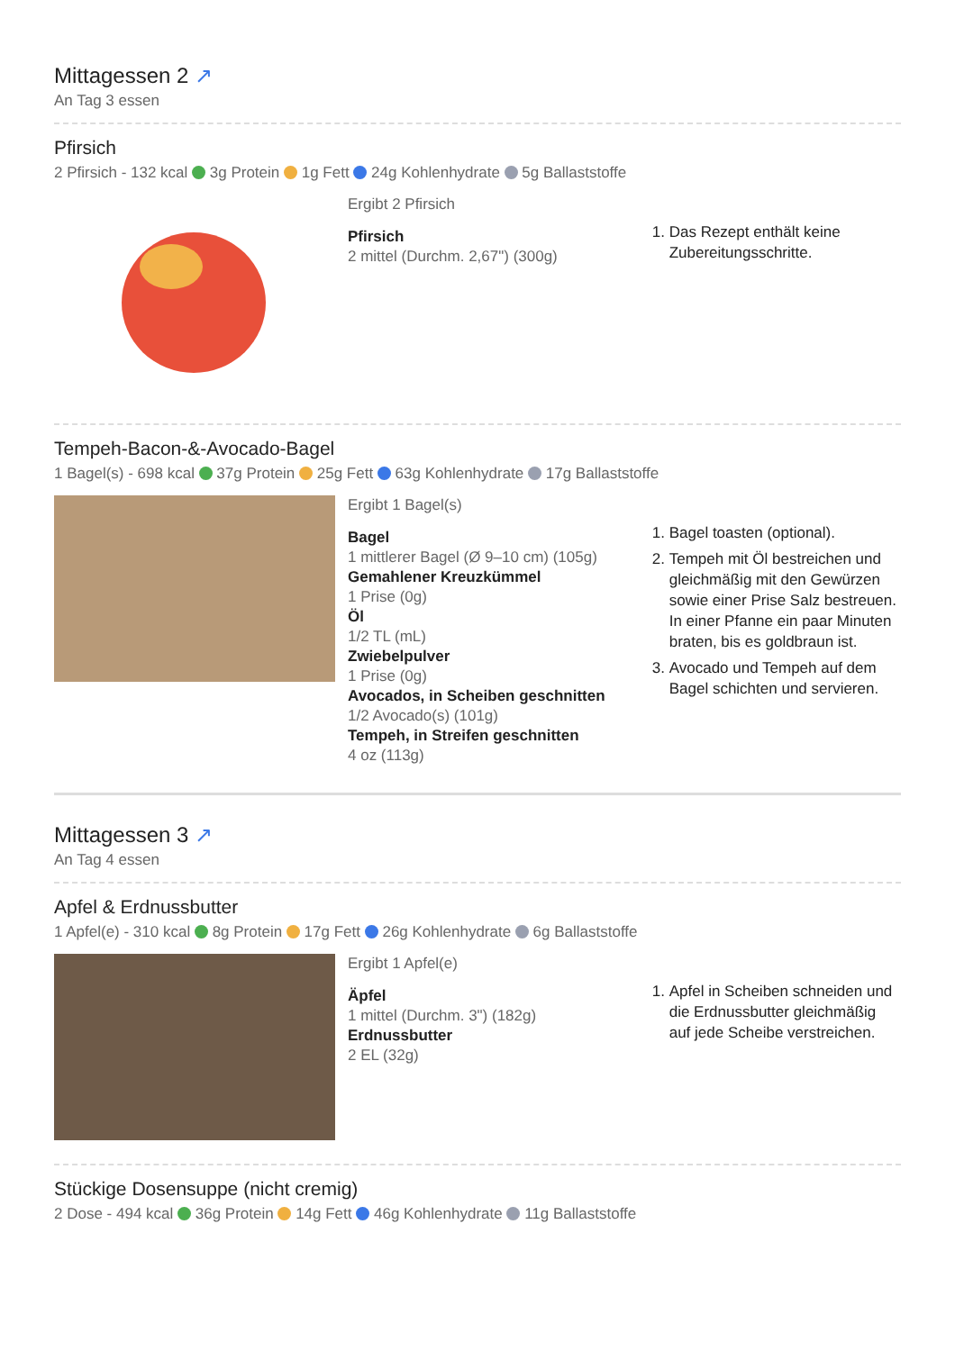Mittagessen 2 ↗
An Tag 3 essen
Pfirsich
2 Pfirsich - 132 kcal 3g Protein 1g Fett 24g Kohlenhydrate 5g Ballaststoffe
Ergibt 2 Pfirsich
Pfirsich
2 mittel (Durchm. 2,67") (300g)
1. Das Rezept enthält keine Zubereitungsschritte.
Tempeh-Bacon-&-Avocado-Bagel
1 Bagel(s) - 698 kcal 37g Protein 25g Fett 63g Kohlenhydrate 17g Ballaststoffe
Ergibt 1 Bagel(s)
Bagel
1 mittlerer Bagel (Ø 9–10 cm) (105g)
Gemahlener Kreuzkümmel
1 Prise (0g)
Öl
1/2 TL (mL)
Zwiebelpulver
1 Prise (0g)
Avocados, in Scheiben geschnitten
1/2 Avocado(s) (101g)
Tempeh, in Streifen geschnitten
4 oz (113g)
1. Bagel toasten (optional).
2. Tempeh mit Öl bestreichen und gleichmäßig mit den Gewürzen sowie einer Prise Salz bestreuen. In einer Pfanne ein paar Minuten braten, bis es goldbraun ist.
3. Avocado und Tempeh auf dem Bagel schichten und servieren.
Mittagessen 3 ↗
An Tag 4 essen
Apfel & Erdnussbutter
1 Apfel(e) - 310 kcal 8g Protein 17g Fett 26g Kohlenhydrate 6g Ballaststoffe
Ergibt 1 Apfel(e)
Äpfel
1 mittel (Durchm. 3") (182g)
Erdnussbutter
2 EL (32g)
1. Apfel in Scheiben schneiden und die Erdnussbutter gleichmäßig auf jede Scheibe verstreichen.
Stückige Dosensuppe (nicht cremig)
2 Dose - 494 kcal 36g Protein 14g Fett 46g Kohlenhydrate 11g Ballaststoffe